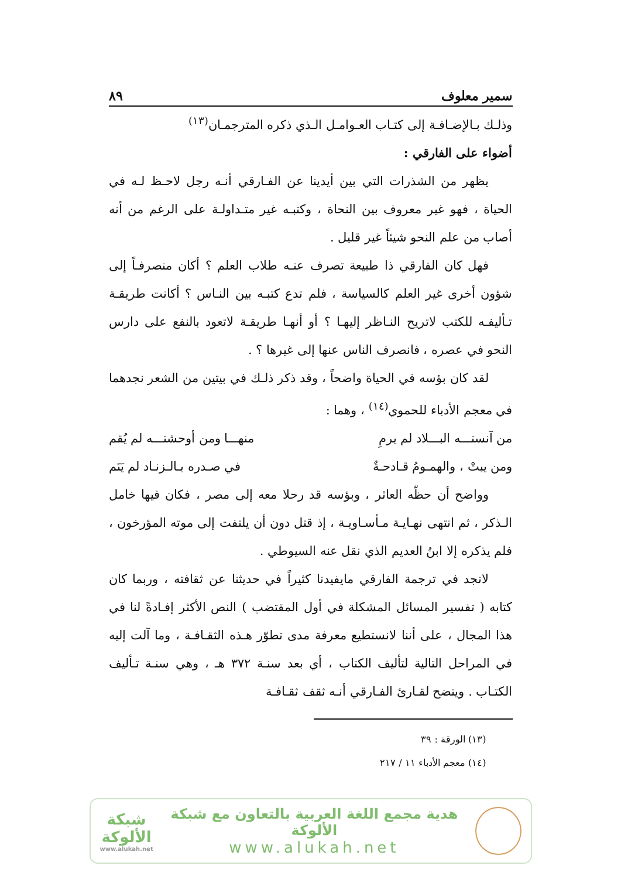سمير معلوف ٨٩
وذلـك بـالإضـافـة إلى كتـاب العـوامـل الـذي ذكره المترجمـان<sup>(١٣)</sup>
أضواء على الفارقي :
يظهر من الشذرات التي بين أيدينا عن الفـارقي أنـه رجل لاحـظ لـه في الحياة ، فهو غير معروف بين النحاة ، وكتبـه غير متـداولـة على الرغم من أنه أصاب من علم النحو شيئاً غير قليل .
فهل كان الفارقي ذا طبيعة تصرف عنـه طلاب العلم ؟ أكان منصرفـاً إلى شؤون أخرى غير العلم كالسياسة ، فلم تدع كتبـه بين النـاس ؟ أكانت طريقـة تـأليفـه للكتب لاتريح النـاظر إليهـا ؟ أو أنهـا طريقـة لاتعود بالنفع على دارس النحو في عصره ، فانصرف الناس عنها إلى غيرها ؟ .
لقد كان بؤسه في الحياة واضحاً ، وقد ذكر ذلـك في بيتين من الشعر نجدهما في معجم الأدباء للحموي<sup>(١٤)</sup> ، وهما :
من آنستـــه البـــلاد لم يرمِ منهـــا ومن أوحشتـــه لم يُقم
ومن يبتْ ، والهمـومُ قـادحـةٌ في صـدره بـالـزنـاد لم يَنَم
وواضح أن حظّه العاثر ، وبؤسه قد رحلا معه إلى مصر ، فكان فيها خامل الـذكر ، ثم انتهى نهـايـة مـأسـاويـة ، إذ قتل دون أن يلتفت إلى موته المؤرخون ، فلم يذكره إلا ابنُ العديم الذي نقل عنه السيوطي .
لانجد في ترجمة الفارقي مايفيدنا كثيراً في حديثنا عن ثقافته ، وربما كان كتابه ( تفسير المسائل المشكلة في أول المقتضب ) النص الأكثر إفـادةً لنا في هذا المجال ، على أننا لانستطيع معرفة مدى تطوّر هـذه الثقـافـة ، وما آلت إليه في المراحل التالية لتأليف الكتاب ، أي بعد سنـة ٣٧٢ هـ ، وهي سنـة تـأليف الكتـاب . ويتضح لقـارئ الفـارقي أنـه ثقف ثقـافـة
(١٣) الورقة : ٣٩
(١٤) معجم الأدباء ١١ / ٢١٧
هدية مجمع اللغة العربية بالتعاون مع شبكة الألوكة
www.alukah.net
شبكة
الألوكة
www.alukah.net